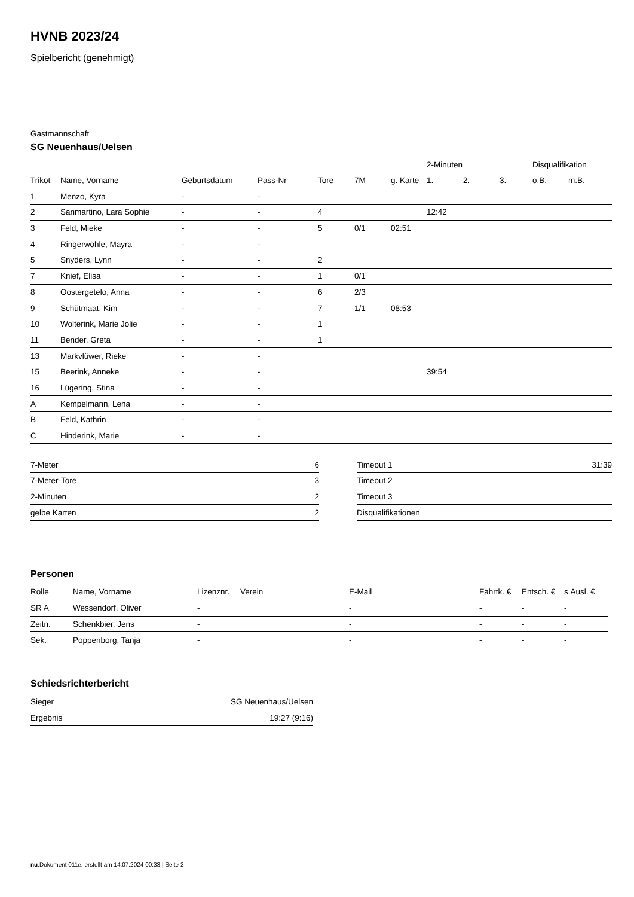HVNB 2023/24
Spielbericht (genehmigt)
Gastmannschaft
SG Neuenhaus/Uelsen
| | | | | | | | 2-Minuten | | | Disqualifikation | |
| --- | --- | --- | --- | --- | --- | --- | --- | --- | --- | --- | --- |
| Trikot | Name, Vorname | Geburtsdatum | Pass-Nr | Tore | 7M | g. Karte | 1. | 2. | 3. | o.B. | m.B. |
| 1 | Menzo, Kyra | - | - | | | | | | | | |
| 2 | Sanmartino, Lara Sophie | - | - | 4 | | | 12:42 | | | | |
| 3 | Feld, Mieke | - | - | 5 | 0/1 | 02:51 | | | | | |
| 4 | Ringerwöhle, Mayra | - | - | | | | | | | | |
| 5 | Snyders, Lynn | - | - | 2 | | | | | | | |
| 7 | Knief, Elisa | - | - | 1 | 0/1 | | | | | | |
| 8 | Oostergetelo, Anna | - | - | 6 | 2/3 | | | | | | |
| 9 | Schütmaat, Kim | - | - | 7 | 1/1 | 08:53 | | | | | |
| 10 | Wolterink, Marie Jolie | - | - | 1 | | | | | | | |
| 11 | Bender, Greta | - | - | 1 | | | | | | | |
| 13 | Markvlüwer, Rieke | - | - | | | | | | | | |
| 15 | Beerink, Anneke | - | - | | | | 39:54 | | | | |
| 16 | Lügering, Stina | - | - | | | | | | | | |
| A | Kempelmann, Lena | - | - | | | | | | | | |
| B | Feld, Kathrin | - | - | | | | | | | | |
| C | Hinderink, Marie | - | - | | | | | | | | |
| 7-Meter | 6 |
| 7-Meter-Tore | 3 |
| 2-Minuten | 2 |
| gelbe Karten | 2 |
| Timeout 1 | 31:39 |
| Timeout 2 | |
| Timeout 3 | |
| Disqualifikationen | |
Personen
| Rolle | Name, Vorname | Lizenznr. | Verein | E-Mail | Fahrtk. € | Entsch. € | s.Ausl. € |
| --- | --- | --- | --- | --- | --- | --- | --- |
| SR A | Wessendorf, Oliver | - | | - | - | - | - |
| Zeitn. | Schenkbier, Jens | - | | - | - | - | - |
| Sek. | Poppenborg, Tanja | - | | - | - | - | - |
Schiedsrichterbericht
| Sieger | SG Neuenhaus/Uelsen |
| Ergebnis | 19:27 (9:16) |
nu.Dokument 011e, erstellt am 14.07.2024 00:33 | Seite 2